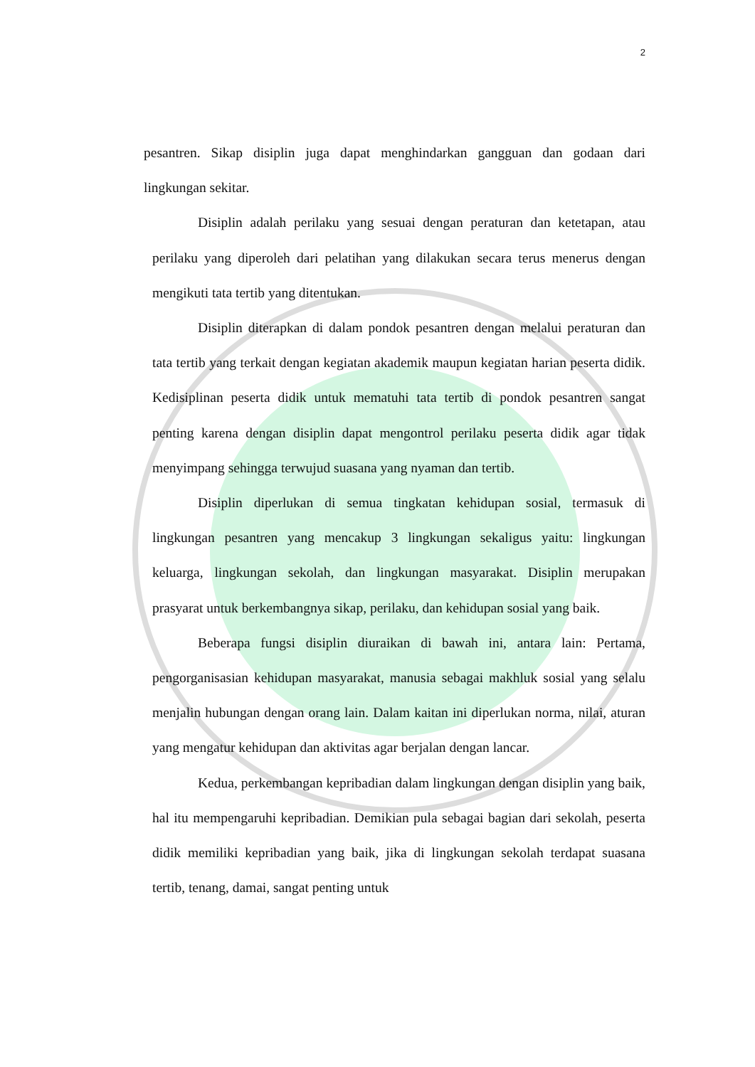2
pesantren. Sikap disiplin juga dapat menghindarkan gangguan dan godaan dari lingkungan sekitar.
Disiplin adalah perilaku yang sesuai dengan peraturan dan ketetapan, atau perilaku yang diperoleh dari pelatihan yang dilakukan secara terus menerus dengan mengikuti tata tertib yang ditentukan.
Disiplin diterapkan di dalam pondok pesantren dengan melalui peraturan dan tata tertib yang terkait dengan kegiatan akademik maupun kegiatan harian peserta didik. Kedisiplinan peserta didik untuk mematuhi tata tertib di pondok pesantren sangat penting karena dengan disiplin dapat mengontrol perilaku peserta didik agar tidak menyimpang sehingga terwujud suasana yang nyaman dan tertib.
Disiplin diperlukan di semua tingkatan kehidupan sosial, termasuk di lingkungan pesantren yang mencakup 3 lingkungan sekaligus yaitu: lingkungan keluarga, lingkungan sekolah, dan lingkungan masyarakat. Disiplin merupakan prasyarat untuk berkembangnya sikap, perilaku, dan kehidupan sosial yang baik.
Beberapa fungsi disiplin diuraikan di bawah ini, antara lain: Pertama, pengorganisasian kehidupan masyarakat, manusia sebagai makhluk sosial yang selalu menjalin hubungan dengan orang lain. Dalam kaitan ini diperlukan norma, nilai, aturan yang mengatur kehidupan dan aktivitas agar berjalan dengan lancar.
Kedua, perkembangan kepribadian dalam lingkungan dengan disiplin yang baik, hal itu mempengaruhi kepribadian. Demikian pula sebagai bagian dari sekolah, peserta didik memiliki kepribadian yang baik, jika di lingkungan sekolah terdapat suasana tertib, tenang, damai, sangat penting untuk